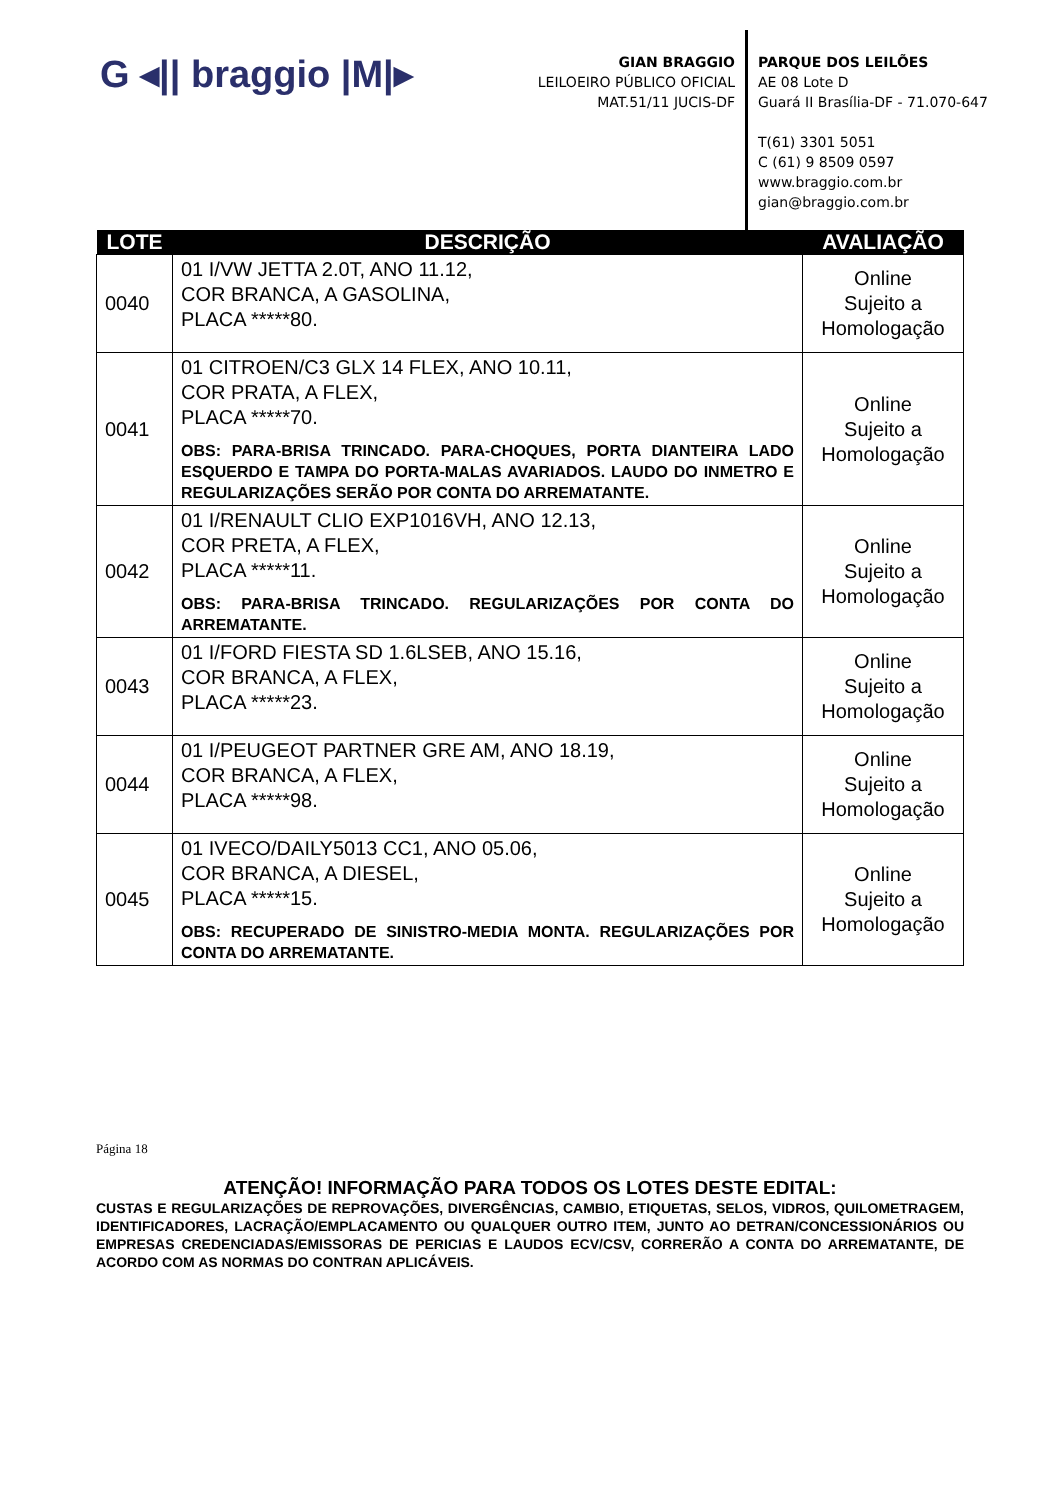G ◂|| braggio |M|▸
GIAN BRAGGIO
LEILOEIRO PÚBLICO OFICIAL
MAT.51/11 JUCIS-DF
PARQUE DOS LEILÕES
AE 08 Lote D
Guará II Brasília-DF - 71.070-647
T(61) 3301 5051
C (61) 9 8509 0597
www.braggio.com.br
gian@braggio.com.br
| LOTE | DESCRIÇÃO | AVALIAÇÃO |
| --- | --- | --- |
| 0040 | 01 I/VW JETTA 2.0T, ANO 11.12, COR BRANCA, A GASOLINA, PLACA *****80. | Online Sujeito a Homologação |
| 0041 | 01 CITROEN/C3 GLX 14 FLEX, ANO 10.11, COR PRATA, A FLEX, PLACA *****70. OBS: PARA-BRISA TRINCADO. PARA-CHOQUES, PORTA DIANTEIRA LADO ESQUERDO E TAMPA DO PORTA-MALAS AVARIADOS. LAUDO DO INMETRO E REGULARIZAÇÕES SERÃO POR CONTA DO ARREMATANTE. | Online Sujeito a Homologação |
| 0042 | 01 I/RENAULT CLIO EXP1016VH, ANO 12.13, COR PRETA, A FLEX, PLACA *****11. OBS: PARA-BRISA TRINCADO. REGULARIZAÇÕES POR CONTA DO ARREMATANTE. | Online Sujeito a Homologação |
| 0043 | 01 I/FORD FIESTA SD 1.6LSEB, ANO 15.16, COR BRANCA, A FLEX, PLACA *****23. | Online Sujeito a Homologação |
| 0044 | 01 I/PEUGEOT PARTNER GRE AM, ANO 18.19, COR BRANCA, A FLEX, PLACA *****98. | Online Sujeito a Homologação |
| 0045 | 01 IVECO/DAILY5013 CC1, ANO 05.06, COR BRANCA, A DIESEL, PLACA *****15. OBS: RECUPERADO DE SINISTRO-MEDIA MONTA. REGULARIZAÇÕES POR CONTA DO ARREMATANTE. | Online Sujeito a Homologação |
Página 18
ATENÇÃO! INFORMAÇÃO PARA TODOS OS LOTES DESTE EDITAL:
CUSTAS E REGULARIZAÇÕES DE REPROVAÇÕES, DIVERGÊNCIAS, CAMBIO, ETIQUETAS, SELOS, VIDROS, QUILOMETRAGEM, IDENTIFICADORES, LACRAÇÃO/EMPLACAMENTO OU QUALQUER OUTRO ITEM, JUNTO AO DETRAN/CONCESSIONÁRIOS OU EMPRESAS CREDENCIADAS/EMISSORAS DE PERICIAS E LAUDOS ECV/CSV, CORRERÃO A CONTA DO ARREMATANTE, DE ACORDO COM AS NORMAS DO CONTRAN APLICÁVEIS.